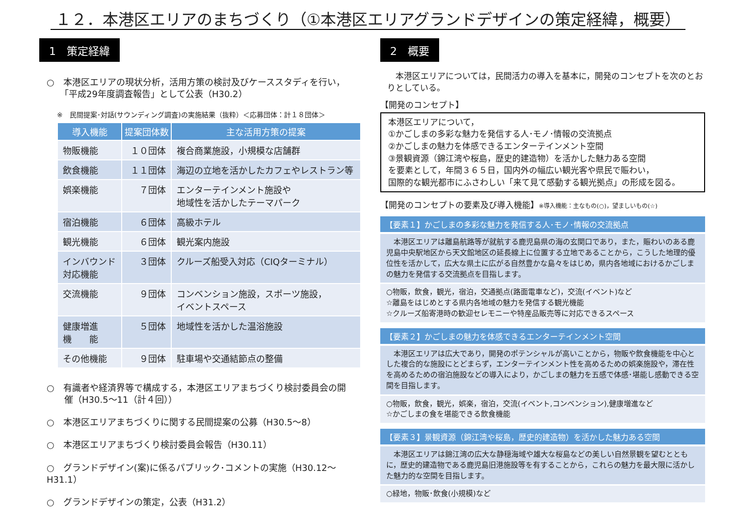１２．本港区エリアのまちづくり（①本港区エリアグランドデザインの策定経緯，概要）
1　策定経緯
○　本港区エリアの現状分析，活用方策の検討及びケーススタディを行い，
　　「平成29年度調査報告」として公表（H30.2）
※　民間提案･対話(サウンディング調査)の実施結果（抜粋）＜応募団体：計１８団体＞
| 導入機能 | 提案団体数 | 主な活用方策の提案 |
| --- | --- | --- |
| 物販機能 | １０団体 | 複合商業施設，小規模な店舗群 |
| 飲食機能 | １１団体 | 海辺の立地を活かしたカフェやレストラン等 |
| 娯楽機能 | ７団体 | エンターテインメント施設や 地域性を活かしたテーマパーク |
| 宿泊機能 | ６団体 | 高級ホテル |
| 観光機能 | ６団体 | 観光案内施設 |
| インバウンド 対応機能 | ３団体 | クルーズ船受入対応（CIQターミナル） |
| 交流機能 | ９団体 | コンベンション施設，スポーツ施設， イベントスペース |
| 健康増進 機 能 | ５団体 | 地域性を活かした温浴施設 |
| その他機能 | ９団体 | 駐車場や交通結節点の整備 |
○　有識者や経済界等で構成する，本港区エリアまちづくり検討委員会の開
　　催（H30.5～11（計４回））
○　本港区エリアまちづくりに関する民間提案の公募（H30.5～8）
○　本港区エリアまちづくり検討委員会報告（H30.11）
○　グランドデザイン(案)に係るパブリック･コメントの実施（H30.12～H31.1）
○　グランドデザインの策定，公表（H31.2）
2　概要
　本港区エリアについては，民間活力の導入を基本に，開発のコンセプトを次のとおりとしている。
【開発のコンセプト】
本港区エリアについて，
①かごしまの多彩な魅力を発信する人･モノ･情報の交流拠点
②かごしまの魅力を体感できるエンターテインメント空間
③景観資源（錦江湾や桜島，歴史的建造物）を活かした魅力ある空間
を要素として，年間３６５日，国内外の幅広い観光客や県民で賑わい，
国際的な観光都市にふさわしい「来て見て感動する観光拠点」の形成を図る。
【開発のコンセプトの要素及び導入機能】※導入機能：主なもの(○)，望ましいもの(☆)
【要素１】かごしまの多彩な魅力を発信する人･モノ･情報の交流拠点
　本港区エリアは離島航路等が就航する鹿児島県の海の玄関口であり，また，賑わいのある鹿児島中央駅地区から天文館地区の延長線上に位置する立地であることから，こうした地理的優位性を活かして，広大な県土に広がる自然豊かな島々をはじめ，県内各地域におけるかごしまの魅力を発信する交流拠点を目指します。
○物販，飲食，観光，宿泊，交通拠点(路面電車など)，交流(イベント)など
☆離島をはじめとする県内各地域の魅力を発信する観光機能
☆クルーズ船寄港時の歓迎セレモニーや特産品販売等に対応できるスペース
【要素２】かごしまの魅力を体感できるエンターテインメント空間
　本港区エリアは広大であり，開発のポテンシャルが高いことから，物販や飲食機能を中心とした複合的な施設にとどまらず，エンターテインメント性を高めるための娯楽施設や，滞在性を高めるための宿泊施設などの導入により，かごしまの魅力を五感で体感･堪能し感動できる空間を目指します。
○物販，飲食，観光，娯楽，宿泊，交流(イベント,コンベンション),健康増進など
☆かごしまの食を堪能できる飲食機能
【要素３】景観資源（錦江湾や桜島，歴史的建造物）を活かした魅力ある空間
　本港区エリアは錦江湾の広大な静穏海域や雄大な桜島などの美しい自然景観を望むとともに，歴史的建造物である鹿児島旧港施設等を有することから，これらの魅力を最大限に活かした魅力的な空間を目指します。
○緑地，物販･飲食(小規模)など